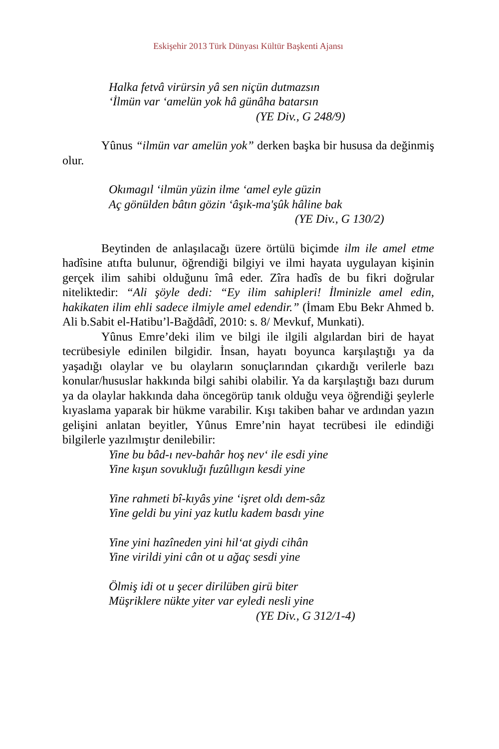Eskişehir 2013 Türk Dünyası Kültür Başkenti Ajansı
Halka fetvâ virürsin yâ sen niçün dutmazsın
‘İlmün var ‘amelün yok hâ günâha batarsın
(YE Div., G 248/9)
Yûnus “ilmün var amelün yok” derken başka bir hususa da değinmiş olur.
Okımagıl ‘ilmün yüzin ilme ‘amel eyle güzin
Aç gönülden bâtın gözin ‘âşık-ma'şûk hâline bak
(YE Div., G 130/2)
Beytinden de anlaşılacağı üzere örtülü biçimde ilm ile amel etme hadîsine atıfta bulunur, öğrendiği bilgiyi ve ilmi hayata uygulayan kişinin gerçek ilim sahibi olduğunu îmâ eder. Zîra hadîs de bu fikri doğrular niteliktedir: “Ali şöyle dedi: “Ey ilim sahipleri! İlminizle amel edin, hakikaten ilim ehli sadece ilmiyle amel edendir.” (İmam Ebu Bekr Ahmed b. Ali b.Sabit el-Hatibu’l-Bağdâdî, 2010: s. 8/ Mevkuf, Munkati).
Yûnus Emre’deki ilim ve bilgi ile ilgili algılardan biri de hayat tecrübesiyle edinilen bilgidir. İnsan, hayatı boyunca karşılaştığı ya da yaşadığı olaylar ve bu olayların sonuçlarından çıkardığı verilerle bazı konular/hususlar hakkında bilgi sahibi olabilir. Ya da karşılaştığı bazı durum ya da olaylar hakkında daha öncegörüp tanık olduğu veya öğrendiği şeylerle kıyaslama yaparak bir hükme varabilir. Kışı takiben bahar ve ardından yazın gelişini anlatan beyitler, Yûnus Emre’nin hayat tecrübesi ile edindiği bilgilerle yazılmıştır denilebilir:
Yine bu bâd-ı nev-bahâr hoş nev‘ ile esdi yine
Yine kışun sovukluğı fuzûllıgın kesdi yine
Yine rahmeti bî-kıyâs yine ‘işret oldı dem-sâz
Yine geldi bu yini yaz kutlu kadem basdı yine
Yine yini hazîneden yini hil‘at giydi cihân
Yine virildi yini cân ot u ağaç sesdi yine
Ölmiş idi ot u şecer dirilüben girü biter
Müşriklere nükte yiter var eyledi nesli yine
(YE Div., G 312/1-4)